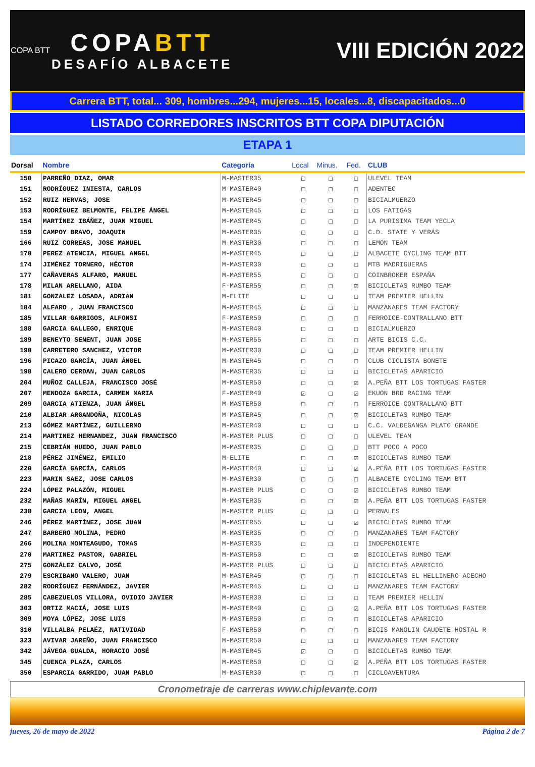COPA BTT
COPABTT
DESAFÍO ALBACETE
VIII EDICIÓN 2022
Carrera BTT, total... 309, hombres...294, mujeres...15, locales...8, discapacitados...0
LISTADO CORREDORES INSCRITOS BTT COPA DIPUTACIÓN
ETAPA 1
| Dorsal | Nombre | Categoría | Local | Minus. | Fed. | CLUB |
| --- | --- | --- | --- | --- | --- | --- |
| 150 | PARREÑO DIAZ, OMAR | M-MASTER35 | ☐ | ☐ | ☐ | ULEVEL TEAM |
| 151 | RODRÍGUEZ INIESTA, CARLOS | M-MASTER40 | ☐ | ☐ | ☐ | ADENTEC |
| 152 | RUIZ HERVAS, JOSE | M-MASTER45 | ☐ | ☐ | ☐ | BICIALMUERZO |
| 153 | RODRÍGUEZ BELMONTE, FELIPE ÁNGEL | M-MASTER45 | ☐ | ☐ | ☐ | LOS FATIGAS |
| 154 | MARTÍNEZ IBÁÑEZ, JUAN MIGUEL | M-MASTER45 | ☐ | ☐ | ☐ | LA PURISIMA TEAM YECLA |
| 159 | CAMPOY BRAVO, JOAQUIN | M-MASTER35 | ☐ | ☐ | ☐ | C.D. STATE Y VERÁS |
| 166 | RUIZ CORREAS, JOSE MANUEL | M-MASTER30 | ☐ | ☐ | ☐ | LEMON TEAM |
| 170 | PEREZ ATENCIA, MIGUEL ANGEL | M-MASTER45 | ☐ | ☐ | ☐ | ALBACETE CYCLING TEAM BTT |
| 174 | JIMÉNEZ TORNERO, HÉCTOR | M-MASTER30 | ☐ | ☐ | ☐ | MTB MADRIGUERAS |
| 177 | CAÑAVERAS ALFARO, MANUEL | M-MASTER55 | ☐ | ☐ | ☐ | COINBROKER ESPAÑA |
| 178 | MILAN ARELLANO, AIDA | F-MASTER55 | ☐ | ☐ | ☑ | BICICLETAS RUMBO TEAM |
| 181 | GONZALEZ LOSADA, ADRIAN | M-ELITE | ☐ | ☐ | ☐ | TEAM PREMIER HELLIN |
| 184 | ALFARO , JUAN FRANCISCO | M-MASTER45 | ☐ | ☐ | ☐ | MANZANARES TEAM FACTORY |
| 185 | VILLAR GARRIGOS, ALFONSI | F-MASTER50 | ☐ | ☐ | ☐ | FERROICE-CONTRALLANO BTT |
| 188 | GARCIA GALLEGO, ENRIQUE | M-MASTER40 | ☐ | ☐ | ☐ | BICIALMUERZO |
| 189 | BENEYTO SENENT, JUAN JOSE | M-MASTER55 | ☐ | ☐ | ☐ | ARTE BICIS C.C. |
| 190 | CARRETERO SANCHEZ, VICTOR | M-MASTER30 | ☐ | ☐ | ☐ | TEAM PREMIER HELLIN |
| 196 | PICAZO GARCÍA, JUAN ÁNGEL | M-MASTER45 | ☐ | ☐ | ☐ | CLUB CICLISTA BONETE |
| 198 | CALERO CERDAN, JUAN CARLOS | M-MASTER35 | ☐ | ☐ | ☐ | BICICLETAS APARICIO |
| 204 | MUÑOZ CALLEJA, FRANCISCO JOSÉ | M-MASTER50 | ☐ | ☐ | ☑ | A.PEÑA BTT LOS TORTUGAS FASTER |
| 207 | MENDOZA GARCIA, CARMEN MARIA | F-MASTER40 | ☑ | ☐ | ☑ | EKUON BRD RACING TEAM |
| 209 | GARCIA ATIENZA, JUAN ÁNGEL | M-MASTER50 | ☐ | ☐ | ☐ | FERROICE-CONTRALLANO BTT |
| 210 | ALBIAR ARGANDOÑA, NICOLAS | M-MASTER45 | ☐ | ☐ | ☑ | BICICLETAS RUMBO TEAM |
| 213 | GÓMEZ MARTÍNEZ, GUILLERMO | M-MASTER40 | ☐ | ☐ | ☐ | C.C. VALDEGANGA PLATO GRANDE |
| 214 | MARTINEZ HERNANDEZ, JUAN FRANCISCO | M-MASTER PLUS | ☐ | ☐ | ☐ | ULEVEL TEAM |
| 215 | CEBRIÁN HUEDO, JUAN PABLO | M-MASTER35 | ☐ | ☐ | ☐ | BTT POCO A POCO |
| 218 | PÉREZ JIMÉNEZ, EMILIO | M-ELITE | ☐ | ☐ | ☑ | BICICLETAS RUMBO TEAM |
| 220 | GARCÍA GARCÍA, CARLOS | M-MASTER40 | ☐ | ☐ | ☑ | A.PEÑA BTT LOS TORTUGAS FASTER |
| 223 | MARIN SAEZ, JOSE CARLOS | M-MASTER30 | ☐ | ☐ | ☐ | ALBACETE CYCLING TEAM BTT |
| 224 | LÓPEZ PALAZÓN, MIGUEL | M-MASTER PLUS | ☐ | ☐ | ☑ | BICICLETAS RUMBO TEAM |
| 232 | MAÑAS MARÍN, MIGUEL ANGEL | M-MASTER35 | ☐ | ☐ | ☑ | A.PEÑA BTT LOS TORTUGAS FASTER |
| 238 | GARCIA LEON, ANGEL | M-MASTER PLUS | ☐ | ☐ | ☐ | PERNALES |
| 246 | PÉREZ MARTÍNEZ, JOSE JUAN | M-MASTER55 | ☐ | ☐ | ☑ | BICICLETAS RUMBO TEAM |
| 247 | BARBERO MOLINA, PEDRO | M-MASTER35 | ☐ | ☐ | ☐ | MANZANARES TEAM FACTORY |
| 266 | MOLINA MONTEAGUDO, TOMAS | M-MASTER35 | ☐ | ☐ | ☐ | INDEPENDIENTE |
| 270 | MARTINEZ PASTOR, GABRIEL | M-MASTER50 | ☐ | ☐ | ☑ | BICICLETAS RUMBO TEAM |
| 275 | GONZÁLEZ CALVO, JOSÉ | M-MASTER PLUS | ☐ | ☐ | ☐ | BICICLETAS APARICIO |
| 279 | ESCRIBANO VALERO, JUAN | M-MASTER45 | ☐ | ☐ | ☐ | BICICLETAS EL HELLINERO ACECHO |
| 282 | RODRÍGUEZ FERNÁNDEZ, JAVIER | M-MASTER45 | ☐ | ☐ | ☐ | MANZANARES TEAM FACTORY |
| 285 | CABEZUELOS VILLORA, OVIDIO JAVIER | M-MASTER30 | ☐ | ☐ | ☐ | TEAM PREMIER HELLIN |
| 303 | ORTIZ MACIÁ, JOSE LUIS | M-MASTER40 | ☐ | ☐ | ☑ | A.PEÑA BTT LOS TORTUGAS FASTER |
| 309 | MOYA LÓPEZ, JOSE LUIS | M-MASTER50 | ☐ | ☐ | ☐ | BICICLETAS APARICIO |
| 310 | VILLALBA PELAÉZ, NATIVIDAD | F-MASTER50 | ☐ | ☐ | ☐ | BICIS MANOLIN CAUDETE-HOSTAL R |
| 323 | AVIVAR JAREÑO, JUAN FRANCISCO | M-MASTER50 | ☐ | ☐ | ☐ | MANZANARES TEAM FACTORY |
| 342 | JÁVEGA GUALDA, HORACIO JOSÉ | M-MASTER45 | ☑ | ☐ | ☐ | BICICLETAS RUMBO TEAM |
| 345 | CUENCA PLAZA, CARLOS | M-MASTER50 | ☐ | ☐ | ☑ | A.PEÑA BTT LOS TORTUGAS FASTER |
| 350 | ESPARCIA GARRIDO, JUAN PABLO | M-MASTER30 | ☐ | ☐ | ☐ | CICLOAVENTURA |
Cronometraje de carreras www.chiplevante.com
jueves, 26 de mayo de 2022 Página 2 de 7